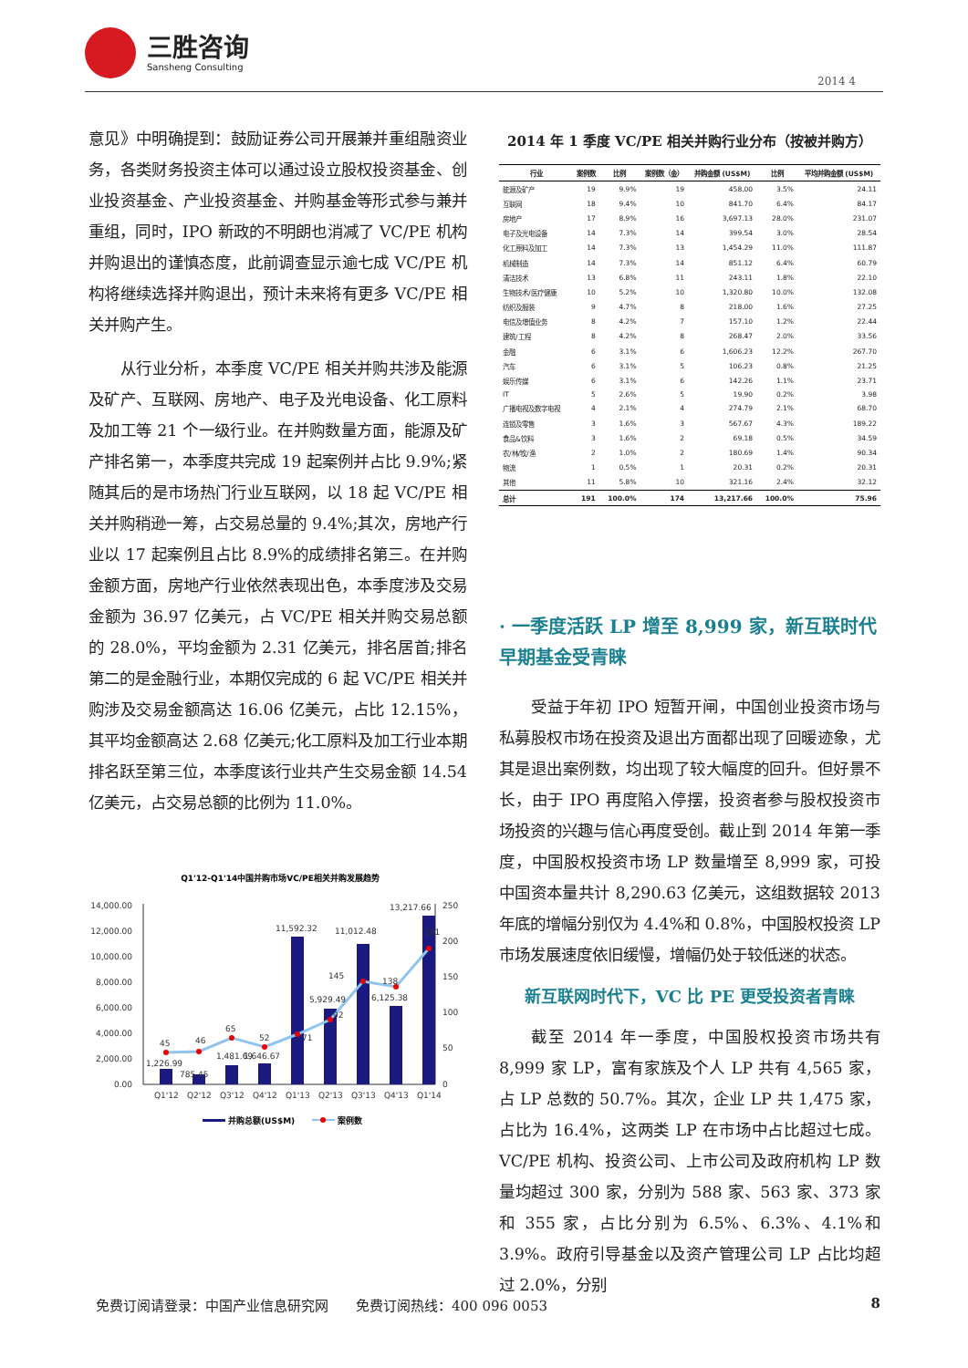三胜咨询
Sansheng Consulting
2014 4
意见》中明确提到：鼓励证券公司开展兼并重组融资业务，各类财务投资主体可以通过设立股权投资基金、创业投资基金、产业投资基金、并购基金等形式参与兼并重组，同时，IPO 新政的不明朗也消减了 VC/PE 机构并购退出的谨慎态度，此前调查显示逾七成 VC/PE 机构将继续选择并购退出，预计未来将有更多 VC/PE 相关并购产生。
从行业分析，本季度 VC/PE 相关并购共涉及能源及矿产、互联网、房地产、电子及光电设备、化工原料及加工等 21 个一级行业。在并购数量方面，能源及矿产排名第一，本季度共完成 19 起案例并占比 9.9%;紧随其后的是市场热门行业互联网，以 18 起 VC/PE 相关并购稍逊一筹，占交易总量的 9.4%;其次，房地产行业以 17 起案例且占比 8.9%的成绩排名第三。在并购金额方面，房地产行业依然表现出色，本季度涉及交易金额为 36.97 亿美元，占 VC/PE 相关并购交易总额的 28.0%，平均金额为 2.31 亿美元，排名居首;排名第二的是金融行业，本期仅完成的 6 起 VC/PE 相关并购涉及交易金额高达 16.06 亿美元，占比 12.15%，其平均金额高达 2.68 亿美元;化工原料及加工行业本期排名跃至第三位，本季度该行业共产生交易金额 14.54 亿美元，占交易总额的比例为 11.0%。
Q1'12-Q1'14中国并购市场VC/PE相关并购发展趋势
14,000.00
12,000.00
10,000.00
8,000.00
6,000.00
4,000.00
2,000.00
0.00
250
200
150
100
50
0
45
46
65
52
71
92
145
138
191
1,226.99
785.45
1,481.69
1,646.67
11,592.32
5,929.49
11,012.48
6,125.38
13,217.66
Q1'12
Q2'12
Q3'12
Q4'12
Q1'13
Q2'13
Q3'13
Q4'13
Q1'14
并购总额(US$M)
案例数
2014 年 1 季度 VC/PE 相关并购行业分布（按被并购方）
| 行业 | 案例数 | 比例 | 案例数（金） | 并购金额 (US$M) | 比例 | 平均并购金额 (US$M) |
| --- | --- | --- | --- | --- | --- | --- |
| 能源及矿产 | 19 | 9.9% | 19 | 458.00 | 3.5% | 24.11 |
| 互联网 | 18 | 9.4% | 10 | 841.70 | 6.4% | 84.17 |
| 房地产 | 17 | 8.9% | 16 | 3,697.13 | 28.0% | 231.07 |
| 电子及光电设备 | 14 | 7.3% | 14 | 399.54 | 3.0% | 28.54 |
| 化工原料及加工 | 14 | 7.3% | 13 | 1,454.29 | 11.0% | 111.87 |
| 机械制造 | 14 | 7.3% | 14 | 851.12 | 6.4% | 60.79 |
| 清洁技术 | 13 | 6.8% | 11 | 243.11 | 1.8% | 22.10 |
| 生物技术/医疗健康 | 10 | 5.2% | 10 | 1,320.80 | 10.0% | 132.08 |
| 纺织及服装 | 9 | 4.7% | 8 | 218.00 | 1.6% | 27.25 |
| 电信及增值业务 | 8 | 4.2% | 7 | 157.10 | 1.2% | 22.44 |
| 建筑/工程 | 8 | 4.2% | 8 | 268.47 | 2.0% | 33.56 |
| 金融 | 6 | 3.1% | 6 | 1,606.23 | 12.2% | 267.70 |
| 汽车 | 6 | 3.1% | 5 | 106.23 | 0.8% | 21.25 |
| 娱乐传媒 | 6 | 3.1% | 6 | 142.26 | 1.1% | 23.71 |
| IT | 5 | 2.6% | 5 | 19.90 | 0.2% | 3.98 |
| 广播电视及数字电视 | 4 | 2.1% | 4 | 274.79 | 2.1% | 68.70 |
| 连锁及零售 | 3 | 1.6% | 3 | 567.67 | 4.3% | 189.22 |
| 食品&饮料 | 3 | 1.6% | 2 | 69.18 | 0.5% | 34.59 |
| 农/林/牧/渔 | 2 | 1.0% | 2 | 180.69 | 1.4% | 90.34 |
| 物流 | 1 | 0.5% | 1 | 20.31 | 0.2% | 20.31 |
| 其他 | 11 | 5.8% | 10 | 321.16 | 2.4% | 32.12 |
| 总计 | 191 | 100.0% | 174 | 13,217.66 | 100.0% | 75.96 |
· 一季度活跃 LP 增至 8,999 家，新互联时代早期基金受青睐
受益于年初 IPO 短暂开闸，中国创业投资市场与私募股权市场在投资及退出方面都出现了回暖迹象，尤其是退出案例数，均出现了较大幅度的回升。但好景不长，由于 IPO 再度陷入停摆，投资者参与股权投资市场投资的兴趣与信心再度受创。截止到 2014 年第一季度，中国股权投资市场 LP 数量增至 8,999 家，可投中国资本量共计 8,290.63 亿美元，这组数据较 2013 年底的增幅分别仅为 4.4%和 0.8%，中国股权投资 LP 市场发展速度依旧缓慢，增幅仍处于较低迷的状态。
新互联网时代下，VC 比 PE 更受投资者青睐
截至 2014 年一季度，中国股权投资市场共有 8,999 家 LP，富有家族及个人 LP 共有 4,565 家，占 LP 总数的 50.7%。其次，企业 LP 共 1,475 家，占比为 16.4%，这两类 LP 在市场中占比超过七成。VC/PE 机构、投资公司、上市公司及政府机构 LP 数量均超过 300 家，分别为 588 家、563 家、373 家和 355 家，占比分别为 6.5%、6.3%、4.1%和 3.9%。政府引导基金以及资产管理公司 LP 占比均超过 2.0%，分别
免费订阅请登录：中国产业信息研究网　　免费订阅热线：400 096 0053 8